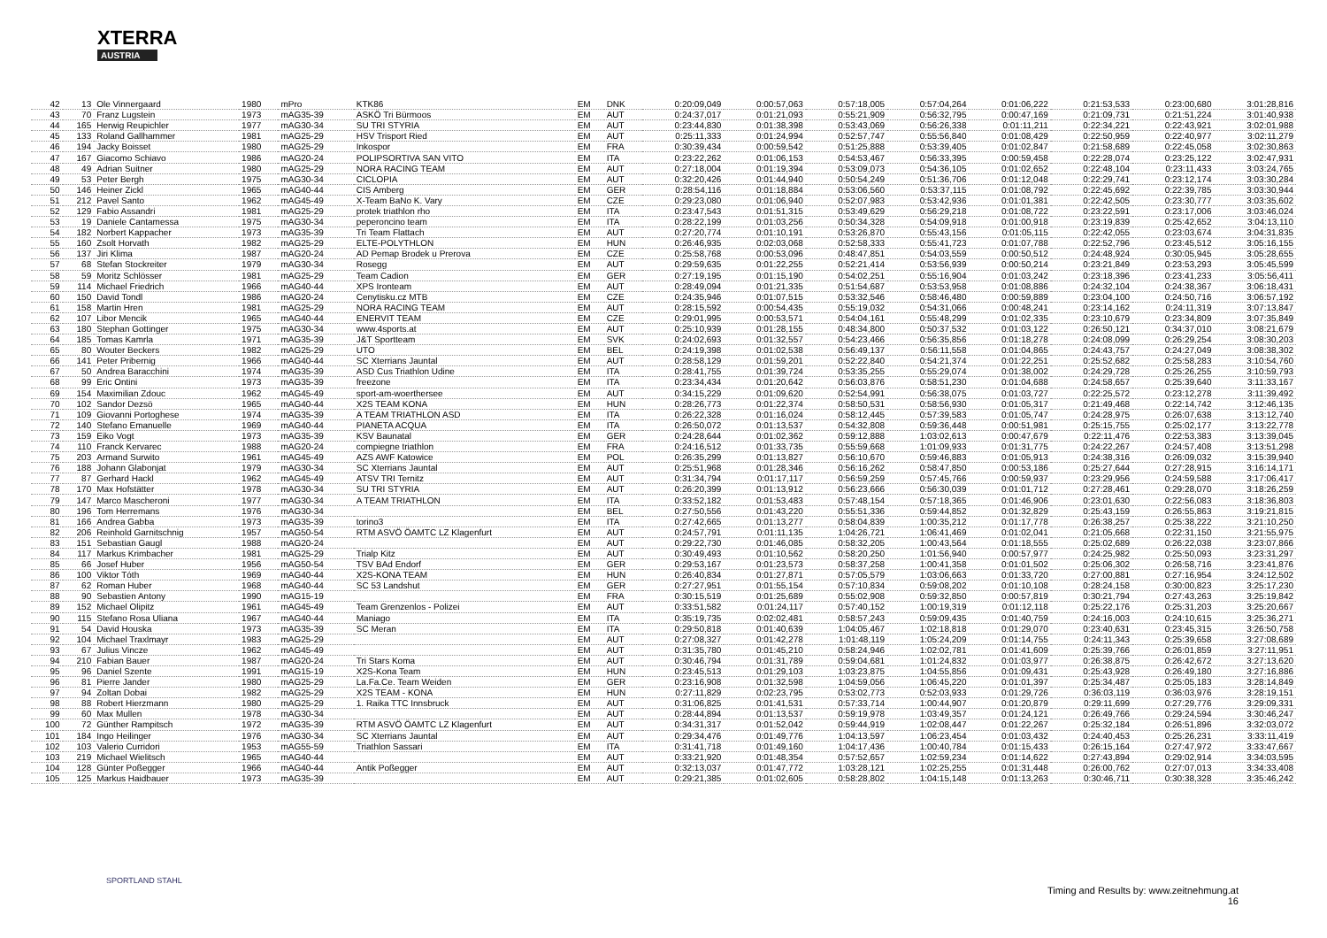XTERRA
AUSTRIA
| 42 | 13 | Ole Vinnergaard | 1980 | mPro | KTK86 | EM | DNK | 0:20:09,049 | 0:00:57,063 | 0:57:18,005 | 0:57:04,264 | 0:01:06,222 | 0:21:53,533 | 0:23:00,680 | 3:01:28,816 |
| 43 | 70 | Franz Lugstein | 1973 | mAG35-39 | ASKÖ Tri Bürmoos | EM | AUT | 0:24:37,017 | 0:01:21,093 | 0:55:21,909 | 0:56:32,795 | 0:00:47,169 | 0:21:09,731 | 0:21:51,224 | 3:01:40,938 |
| 44 | 165 | Herwig Reupichler | 1977 | mAG30-34 | SU TRI STYRIA | EM | AUT | 0:23:44,830 | 0:01:38,398 | 0:53:43,069 | 0:56:26,338 | 0:01:11,211 | 0:22:34,221 | 0:22:43,921 | 3:02:01,988 |
| 45 | 133 | Roland Gallhammer | 1981 | mAG25-29 | HSV Trisport Ried | EM | AUT | 0:25:11,333 | 0:01:24,994 | 0:52:57,747 | 0:55:56,840 | 0:01:08,429 | 0:22:50,959 | 0:22:40,977 | 3:02:11,279 |
| 46 | 194 | Jacky Boisset | 1980 | mAG25-29 | Inkospor | EM | FRA | 0:30:39,434 | 0:00:59,542 | 0:51:25,888 | 0:53:39,405 | 0:01:02,847 | 0:21:58,689 | 0:22:45,058 | 3:02:30,863 |
| 47 | 167 | Giacomo Schiavo | 1986 | mAG20-24 | POLIPSORTIVA SAN VITO | EM | ITA | 0:23:22,262 | 0:01:06,153 | 0:54:53,467 | 0:56:33,395 | 0:00:59,458 | 0:22:28,074 | 0:23:25,122 | 3:02:47,931 |
| 48 | 49 | Adrian Suitner | 1980 | mAG25-29 | NORA RACING TEAM | EM | AUT | 0:27:18,004 | 0:01:19,394 | 0:53:09,073 | 0:54:36,105 | 0:01:02,652 | 0:22:48,104 | 0:23:11,433 | 3:03:24,765 |
| 49 | 53 | Peter Bergh | 1975 | mAG30-34 | CICLOPIA | EM | AUT | 0:32:20,426 | 0:01:44,940 | 0:50:54,249 | 0:51:36,706 | 0:01:12,048 | 0:22:29,741 | 0:23:12,174 | 3:03:30,284 |
| 50 | 146 | Heiner Zickl | 1965 | mAG40-44 | CIS Amberg | EM | GER | 0:28:54,116 | 0:01:18,884 | 0:53:06,560 | 0:53:37,115 | 0:01:08,792 | 0:22:45,692 | 0:22:39,785 | 3:03:30,944 |
| 51 | 212 | Pavel Santo | 1962 | mAG45-49 | X-Team BaNo K. Vary | EM | CZE | 0:29:23,080 | 0:01:06,940 | 0:52:07,983 | 0:53:42,936 | 0:01:01,381 | 0:22:42,505 | 0:23:30,777 | 3:03:35,602 |
| 52 | 129 | Fabio Assandri | 1981 | mAG25-29 | protek triathlon rho | EM | ITA | 0:23:47,543 | 0:01:51,315 | 0:53:49,629 | 0:56:29,218 | 0:01:08,722 | 0:23:22,591 | 0:23:17,006 | 3:03:46,024 |
| 53 | 19 | Daniele Cantamessa | 1975 | mAG30-34 | peperoncino team | EM | ITA | 0:28:22,199 | 0:01:03,256 | 0:50:34,328 | 0:54:09,918 | 0:01:00,918 | 0:23:19,839 | 0:25:42,652 | 3:04:13,110 |
| 54 | 182 | Norbert Kappacher | 1973 | mAG35-39 | Tri Team Flattach | EM | AUT | 0:27:20,774 | 0:01:10,191 | 0:53:26,870 | 0:55:43,156 | 0:01:05,115 | 0:22:42,055 | 0:23:03,674 | 3:04:31,835 |
| 55 | 160 | Zsolt Horvath | 1982 | mAG25-29 | ELTE-POLYTHLON | EM | HUN | 0:26:46,935 | 0:02:03,068 | 0:52:58,333 | 0:55:41,723 | 0:01:07,788 | 0:22:52,796 | 0:23:45,512 | 3:05:16,155 |
| 56 | 137 | Jiri Klima | 1987 | mAG20-24 | AD Pemap Brodek u Prerova | EM | CZE | 0:25:58,768 | 0:00:53,096 | 0:48:47,851 | 0:54:03,559 | 0:00:50,512 | 0:24:48,924 | 0:30:05,945 | 3:05:28,655 |
| 57 | 68 | Stefan Stockreiter | 1979 | mAG30-34 | Rosegg | EM | AUT | 0:29:59,635 | 0:01:22,255 | 0:52:21,414 | 0:53:56,939 | 0:00:50,214 | 0:23:21,849 | 0:23:53,293 | 3:05:45,599 |
| 58 | 59 | Moritz Schlösser | 1981 | mAG25-29 | Team Cadion | EM | GER | 0:27:19,195 | 0:01:15,190 | 0:54:02,251 | 0:55:16,904 | 0:01:03,242 | 0:23:18,396 | 0:23:41,233 | 3:05:56,411 |
| 59 | 114 | Michael Friedrich | 1966 | mAG40-44 | XPS Ironteam | EM | AUT | 0:28:49,094 | 0:01:21,335 | 0:51:54,687 | 0:53:53,958 | 0:01:08,886 | 0:24:32,104 | 0:24:38,367 | 3:06:18,431 |
| 60 | 150 | David Tondl | 1986 | mAG20-24 | Cenytisku.cz MTB | EM | CZE | 0:24:35,946 | 0:01:07,515 | 0:53:32,546 | 0:58:46,480 | 0:00:59,889 | 0:23:04,100 | 0:24:50,716 | 3:06:57,192 |
| 61 | 158 | Martin Hren | 1981 | mAG25-29 | NORA RACING TEAM | EM | AUT | 0:28:15,592 | 0:00:54,435 | 0:55:19,032 | 0:54:31,066 | 0:00:48,241 | 0:23:14,162 | 0:24:11,319 | 3:07:13,847 |
| 62 | 107 | Libor Mencik | 1965 | mAG40-44 | ENERVIT TEAM | EM | CZE | 0:29:01,995 | 0:00:53,571 | 0:54:04,161 | 0:55:48,299 | 0:01:02,335 | 0:23:10,679 | 0:23:34,809 | 3:07:35,849 |
| 63 | 180 | Stephan Gottinger | 1975 | mAG30-34 | www.4sports.at | EM | AUT | 0:25:10,939 | 0:01:28,155 | 0:48:34,800 | 0:50:37,532 | 0:01:03,122 | 0:26:50,121 | 0:34:37,010 | 3:08:21,679 |
| 64 | 185 | Tomas Kamrla | 1971 | mAG35-39 | J&T Sportteam | EM | SVK | 0:24:02,693 | 0:01:32,557 | 0:54:23,466 | 0:56:35,856 | 0:01:18,278 | 0:24:08,099 | 0:26:29,254 | 3:08:30,203 |
| 65 | 80 | Wouter Beckers | 1982 | mAG25-29 | UTO | EM | BEL | 0:24:19,398 | 0:01:02,538 | 0:56:49,137 | 0:56:11,558 | 0:01:04,865 | 0:24:43,757 | 0:24:27,049 | 3:08:38,302 |
| 66 | 141 | Peter Pribernig | 1966 | mAG40-44 | SC Xterrians Jauntal | EM | AUT | 0:28:58,129 | 0:01:59,201 | 0:52:22,840 | 0:54:21,374 | 0:01:22,251 | 0:25:52,682 | 0:25:58,283 | 3:10:54,760 |
| 67 | 50 | Andrea Baracchini | 1974 | mAG35-39 | ASD Cus Triathlon Udine | EM | ITA | 0:28:41,755 | 0:01:39,724 | 0:53:35,255 | 0:55:29,074 | 0:01:38,002 | 0:24:29,728 | 0:25:26,255 | 3:10:59,793 |
| 68 | 99 | Eric Ontini | 1973 | mAG35-39 | freezone | EM | ITA | 0:23:34,434 | 0:01:20,642 | 0:56:03,876 | 0:58:51,230 | 0:01:04,688 | 0:24:58,657 | 0:25:39,640 | 3:11:33,167 |
| 69 | 154 | Maximilian Zdouc | 1962 | mAG45-49 | sport-am-woerthersee | EM | AUT | 0:34:15,229 | 0:01:09,620 | 0:52:54,991 | 0:56:38,075 | 0:01:03,727 | 0:22:25,572 | 0:23:12,278 | 3:11:39,492 |
| 70 | 102 | Sandor Dezsö | 1965 | mAG40-44 | X2S TEAM KONA | EM | HUN | 0:28:26,773 | 0:01:22,374 | 0:58:50,531 | 0:58:56,930 | 0:01:05,317 | 0:21:49,468 | 0:22:14,742 | 3:12:46,135 |
| 71 | 109 | Giovanni Portoghese | 1974 | mAG35-39 | A TEAM TRIATHLON ASD | EM | ITA | 0:26:22,328 | 0:01:16,024 | 0:58:12,445 | 0:57:39,583 | 0:01:05,747 | 0:24:28,975 | 0:26:07,638 | 3:13:12,740 |
| 72 | 140 | Stefano Emanuelle | 1969 | mAG40-44 | PIANETA ACQUA | EM | ITA | 0:26:50,072 | 0:01:13,537 | 0:54:32,808 | 0:59:36,448 | 0:00:51,981 | 0:25:15,755 | 0:25:02,177 | 3:13:22,778 |
| 73 | 159 | Eiko Vogt | 1973 | mAG35-39 | KSV Baunatal | EM | GER | 0:24:28,644 | 0:01:02,362 | 0:59:12,888 | 1:03:02,613 | 0:00:47,679 | 0:22:11,476 | 0:22:53,383 | 3:13:39,045 |
| 74 | 110 | Franck Kervarec | 1988 | mAG20-24 | compiegne triathlon | EM | FRA | 0:24:16,512 | 0:01:33,735 | 0:55:59,668 | 1:01:09,933 | 0:01:31,775 | 0:24:22,267 | 0:24:57,408 | 3:13:51,298 |
| 75 | 203 | Armand Surwito | 1961 | mAG45-49 | AZS AWF Katowice | EM | POL | 0:26:35,299 | 0:01:13,827 | 0:56:10,670 | 0:59:46,883 | 0:01:05,913 | 0:24:38,316 | 0:26:09,032 | 3:15:39,940 |
| 76 | 188 | Johann Glabonjat | 1979 | mAG30-34 | SC Xterrians Jauntal | EM | AUT | 0:25:51,968 | 0:01:28,346 | 0:56:16,262 | 0:58:47,850 | 0:00:53,186 | 0:25:27,644 | 0:27:28,915 | 3:16:14,171 |
| 77 | 87 | Gerhard Hackl | 1962 | mAG45-49 | ATSV TRI Ternitz | EM | AUT | 0:31:34,794 | 0:01:17,117 | 0:56:59,259 | 0:57:45,766 | 0:00:59,937 | 0:23:29,956 | 0:24:59,588 | 3:17:06,417 |
| 78 | 170 | Max Hofstätter | 1978 | mAG30-34 | SU TRI STYRIA | EM | AUT | 0:26:20,399 | 0:01:13,912 | 0:56:23,666 | 0:56:30,039 | 0:01:01,712 | 0:27:28,461 | 0:29:28,070 | 3:18:26,259 |
| 79 | 147 | Marco Mascheroni | 1977 | mAG30-34 | A TEAM TRIATHLON | EM | ITA | 0:33:52,182 | 0:01:53,483 | 0:57:48,154 | 0:57:18,365 | 0:01:46,906 | 0:23:01,630 | 0:22:56,083 | 3:18:36,803 |
| 80 | 196 | Tom Herremans | 1976 | mAG30-34 | | EM | BEL | 0:27:50,556 | 0:01:43,220 | 0:55:51,336 | 0:59:44,852 | 0:01:32,829 | 0:25:43,159 | 0:26:55,863 | 3:19:21,815 |
| 81 | 166 | Andrea Gabba | 1973 | mAG35-39 | torino3 | EM | ITA | 0:27:42,665 | 0:01:13,277 | 0:58:04,839 | 1:00:35,212 | 0:01:17,778 | 0:26:38,257 | 0:25:38,222 | 3:21:10,250 |
| 82 | 206 | Reinhold Garnitschnig | 1957 | mAG50-54 | RTM ASVÖ ÖAMTC LZ Klagenfurt | EM | AUT | 0:24:57,791 | 0:01:11,135 | 1:04:26,721 | 1:06:41,469 | 0:01:02,041 | 0:21:05,668 | 0:22:31,150 | 3:21:55,975 |
| 83 | 151 | Sebastian Gaugl | 1988 | mAG20-24 | | EM | AUT | 0:29:22,730 | 0:01:46,085 | 0:58:32,205 | 1:00:43,564 | 0:01:18,555 | 0:25:02,689 | 0:26:22,038 | 3:23:07,866 |
| 84 | 117 | Markus Krimbacher | 1981 | mAG25-29 | Trialp Kitz | EM | AUT | 0:30:49,493 | 0:01:10,562 | 0:58:20,250 | 1:01:56,940 | 0:00:57,977 | 0:24:25,982 | 0:25:50,093 | 3:23:31,297 |
| 85 | 66 | Josef Huber | 1956 | mAG50-54 | TSV BAd Endorf | EM | GER | 0:29:53,167 | 0:01:23,573 | 0:58:37,258 | 1:00:41,358 | 0:01:01,502 | 0:25:06,302 | 0:26:58,716 | 3:23:41,876 |
| 86 | 100 | Viktor Tóth | 1969 | mAG40-44 | X2S-KONA TEAM | EM | HUN | 0:26:40,834 | 0:01:27,871 | 0:57:05,579 | 1:03:06,663 | 0:01:33,720 | 0:27:00,881 | 0:27:16,954 | 3:24:12,502 |
| 87 | 62 | Roman Huber | 1968 | mAG40-44 | SC 53 Landshut | EM | GER | 0:27:27,951 | 0:01:55,154 | 0:57:10,834 | 0:59:08,202 | 0:01:10,108 | 0:28:24,158 | 0:30:00,823 | 3:25:17,230 |
| 88 | 90 | Sebastien Antony | 1990 | mAG15-19 | | EM | FRA | 0:30:15,519 | 0:01:25,689 | 0:55:02,908 | 0:59:32,850 | 0:00:57,819 | 0:30:21,794 | 0:27:43,263 | 3:25:19,842 |
| 89 | 152 | Michael Olipitz | 1961 | mAG45-49 | Team Grenzenlos - Polizei | EM | AUT | 0:33:51,582 | 0:01:24,117 | 0:57:40,152 | 1:00:19,319 | 0:01:12,118 | 0:25:22,176 | 0:25:31,203 | 3:25:20,667 |
| 90 | 115 | Stefano Rosa Uliana | 1967 | mAG40-44 | Maniago | EM | ITA | 0:35:19,735 | 0:02:02,481 | 0:58:57,243 | 0:59:09,435 | 0:01:40,759 | 0:24:16,003 | 0:24:10,615 | 3:25:36,271 |
| 91 | 54 | David Houska | 1973 | mAG35-39 | SC Meran | EM | ITA | 0:29:50,818 | 0:01:40,639 | 1:04:05,467 | 1:02:18,818 | 0:01:29,070 | 0:23:40,631 | 0:23:45,315 | 3:26:50,758 |
| 92 | 104 | Michael Traxlmayr | 1983 | mAG25-29 | | EM | AUT | 0:27:08,327 | 0:01:42,278 | 1:01:48,119 | 1:05:24,209 | 0:01:14,755 | 0:24:11,343 | 0:25:39,658 | 3:27:08,689 |
| 93 | 67 | Julius Vincze | 1962 | mAG45-49 | | EM | AUT | 0:31:35,780 | 0:01:45,210 | 0:58:24,946 | 1:02:02,781 | 0:01:41,609 | 0:25:39,766 | 0:26:01,859 | 3:27:11,951 |
| 94 | 210 | Fabian Bauer | 1987 | mAG20-24 | Tri Stars Koma | EM | AUT | 0:30:46,794 | 0:01:31,789 | 0:59:04,681 | 1:01:24,832 | 0:01:03,977 | 0:26:38,875 | 0:26:42,672 | 3:27:13,620 |
| 95 | 96 | Daniel Szente | 1991 | mAG15-19 | X2S-Kona Team | EM | HUN | 0:23:45,513 | 0:01:29,103 | 1:03:23,875 | 1:04:55,856 | 0:01:09,431 | 0:25:43,928 | 0:26:49,180 | 3:27:16,886 |
| 96 | 81 | Pierre Jander | 1980 | mAG25-29 | La.Fa.Ce. Team Weiden | EM | GER | 0:23:16,908 | 0:01:32,598 | 1:04:59,056 | 1:06:45,220 | 0:01:01,397 | 0:25:34,487 | 0:25:05,183 | 3:28:14,849 |
| 97 | 94 | Zoltan Dobai | 1982 | mAG25-29 | X2S TEAM - KONA | EM | HUN | 0:27:11,829 | 0:02:23,795 | 0:53:02,773 | 0:52:03,933 | 0:01:29,726 | 0:36:03,119 | 0:36:03,976 | 3:28:19,151 |
| 98 | 88 | Robert Hierzmann | 1980 | mAG25-29 | 1. Raika TTC Innsbruck | EM | AUT | 0:31:06,825 | 0:01:41,531 | 0:57:33,714 | 1:00:44,907 | 0:01:20,879 | 0:29:11,699 | 0:27:29,776 | 3:29:09,331 |
| 99 | 60 | Max Mullen | 1978 | mAG30-34 | | EM | AUT | 0:28:44,894 | 0:01:13,537 | 0:59:19,978 | 1:03:49,357 | 0:01:24,121 | 0:26:49,766 | 0:29:24,594 | 3:30:46,247 |
| 100 | 72 | Günther Rampitsch | 1972 | mAG35-39 | RTM ASVÖ ÖAMTC LZ Klagenfurt | EM | AUT | 0:34:31,317 | 0:01:52,042 | 0:59:44,919 | 1:02:08,447 | 0:01:22,267 | 0:25:32,184 | 0:26:51,896 | 3:32:03,072 |
| 101 | 184 | Ingo Heilinger | 1976 | mAG30-34 | SC Xterrians Jauntal | EM | AUT | 0:29:34,476 | 0:01:49,776 | 1:04:13,597 | 1:06:23,454 | 0:01:03,432 | 0:24:40,453 | 0:25:26,231 | 3:33:11,419 |
| 102 | 103 | Valerio Curridori | 1953 | mAG55-59 | Triathlon Sassari | EM | ITA | 0:31:41,718 | 0:01:49,160 | 1:04:17,436 | 1:00:40,784 | 0:01:15,433 | 0:26:15,164 | 0:27:47,972 | 3:33:47,667 |
| 103 | 219 | Michael Wielitsch | 1965 | mAG40-44 | | EM | AUT | 0:33:21,920 | 0:01:48,354 | 0:57:52,657 | 1:02:59,234 | 0:01:14,622 | 0:27:43,894 | 0:29:02,914 | 3:34:03,595 |
| 104 | 128 | Günter Poßegger | 1966 | mAG40-44 | Antik Poßegger | EM | AUT | 0:32:13,037 | 0:01:47,772 | 1:03:28,121 | 1:02:25,255 | 0:01:31,448 | 0:26:00,762 | 0:27:07,013 | 3:34:33,408 |
| 105 | 125 | Markus Haidbauer | 1973 | mAG35-39 | | EM | AUT | 0:29:21,385 | 0:01:02,605 | 0:58:28,802 | 1:04:15,148 | 0:01:13,263 | 0:30:46,711 | 0:30:38,328 | 3:35:46,242 |
SPORTLAND STAHL
Timing and Results by: www.zeitnehmung.at
16